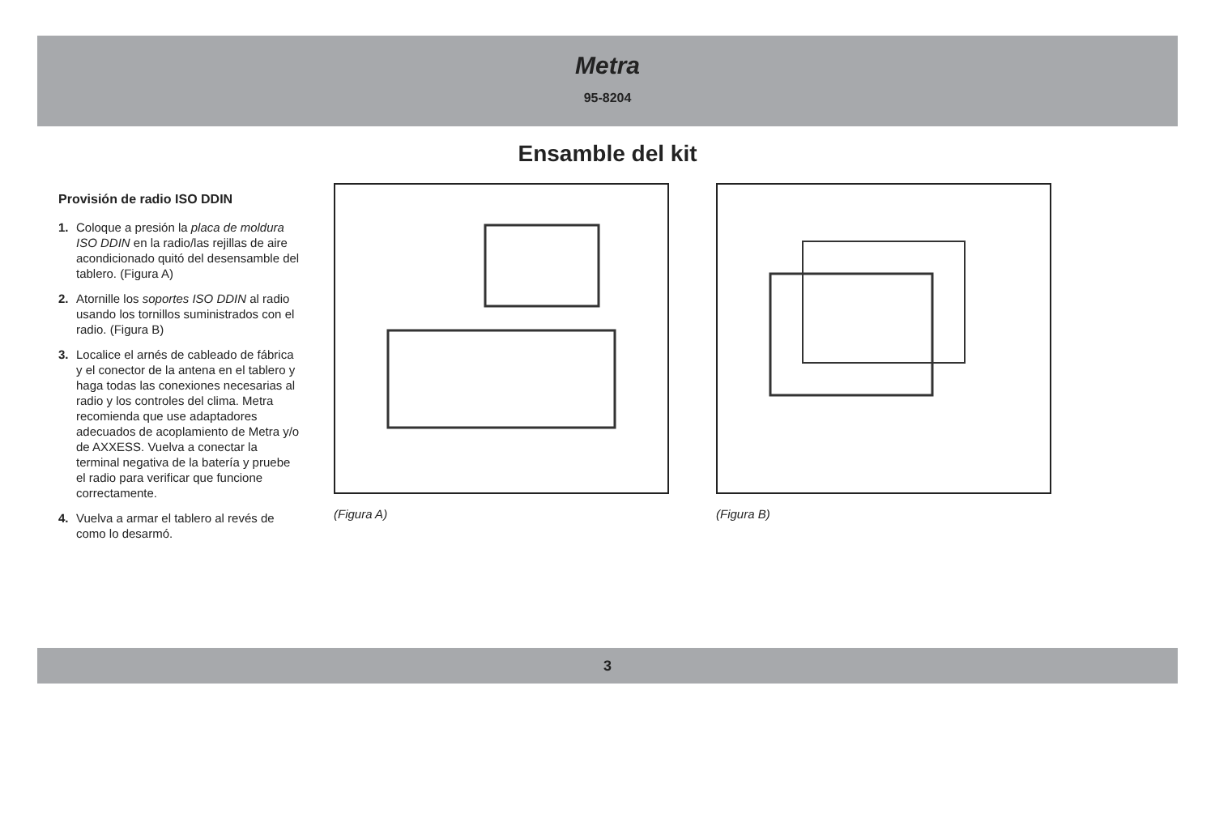Metra
95-8204
Ensamble del kit
Provisión de radio ISO DDIN
1. Coloque a presión la placa de moldura ISO DDIN en la radio/las rejillas de aire acondicionado quitó del desensamble del tablero. (Figura A)
2. Atornille los soportes ISO DDIN al radio usando los tornillos suministrados con el radio. (Figura B)
3. Localice el arnés de cableado de fábrica y el conector de la antena en el tablero y haga todas las conexiones necesarias al radio y los controles del clima. Metra recomienda que use adaptadores adecuados de acoplamiento de Metra y/o de AXXESS. Vuelva a conectar la terminal negativa de la batería y pruebe el radio para verificar que funcione correctamente.
4. Vuelva a armar el tablero al revés de como lo desarmó.
(Figura A) (Figura B)
3